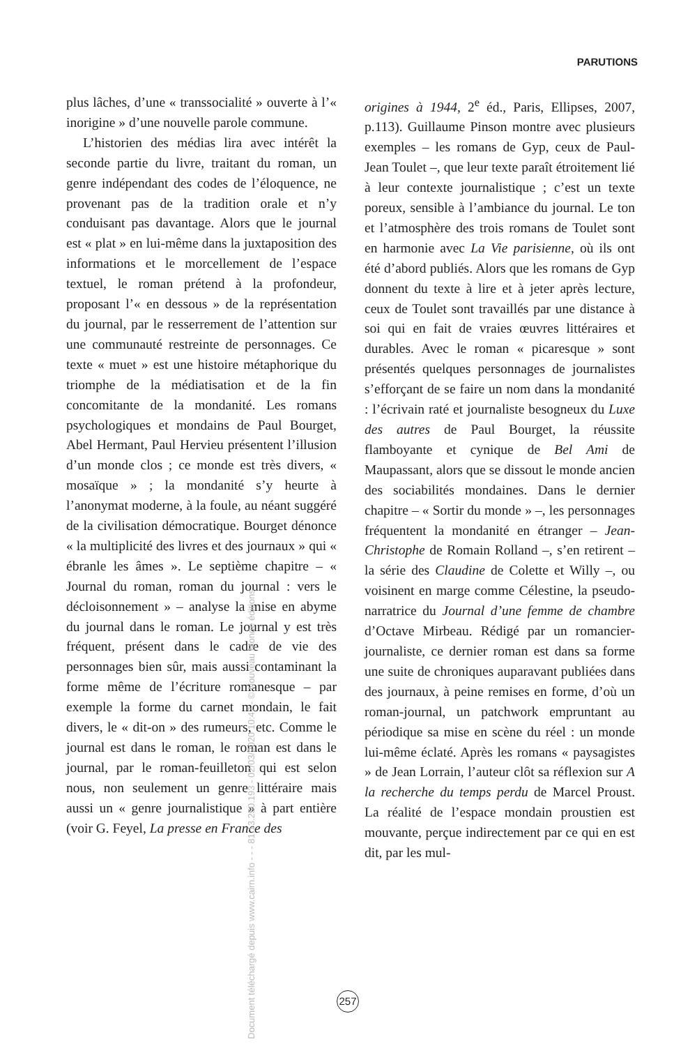PARUTIONS
plus lâches, d’une « transsocialité » ouverte à l’« inorigine » d’une nouvelle parole commune.
L’historien des médias lira avec intérêt la seconde partie du livre, traitant du roman, un genre indépendant des codes de l’éloquence, ne provenant pas de la tradition orale et n’y conduisant pas davantage. Alors que le journal est « plat » en lui-même dans la juxtaposition des informations et le morcellement de l’espace textuel, le roman prétend à la profondeur, proposant l’« en dessous » de la représentation du journal, par le resserrement de l’attention sur une communauté restreinte de personnages. Ce texte « muet » est une histoire métaphorique du triomphe de la médiatisation et de la fin concomitante de la mondanité. Les romans psychologiques et mondains de Paul Bourget, Abel Hermant, Paul Hervieu présentent l’illusion d’un monde clos ; ce monde est très divers, « mosaïque » ; la mondanité s’y heurte à l’anonymat moderne, à la foule, au néant suggéré de la civilisation démocratique. Bourget dénonce « la multiplicité des livres et des journaux » qui « ébranle les âmes ». Le septième chapitre – « Journal du roman, roman du journal : vers le décloisonnement » – analyse la mise en abyme du journal dans le roman. Le journal y est très fréquent, présent dans le cadre de vie des personnages bien sûr, mais aussi contaminant la forme même de l’écriture romanesque – par exemple la forme du carnet mondain, le fait divers, le « dit-on » des rumeurs, etc. Comme le journal est dans le roman, le roman est dans le journal, par le roman-feuilleton qui est selon nous, non seulement un genre littéraire mais aussi un « genre journalistique » à part entière (voir G. Feyel, La presse en France des
origines à 1944, 2<sup>e</sup> éd., Paris, Ellipses, 2007, p.113). Guillaume Pinson montre avec plusieurs exemples – les romans de Gyp, ceux de Paul-Jean Toulet –, que leur texte paraît étroitement lié à leur contexte journalistique ; c’est un texte poreux, sensible à l’ambiance du journal. Le ton et l’atmosphère des trois romans de Toulet sont en harmonie avec La Vie parisienne, où ils ont été d’abord publiés. Alors que les romans de Gyp donnent du texte à lire et à jeter après lecture, ceux de Toulet sont travaillés par une distance à soi qui en fait de vraies œuvres littéraires et durables. Avec le roman « picaresque » sont présentés quelques personnages de journalistes s’efforçant de se faire un nom dans la mondanité : l’écrivain raté et journaliste besogneux du Luxe des autres de Paul Bourget, la réussite flamboyante et cynique de Bel Ami de Maupassant, alors que se dissout le monde ancien des sociabilités mondaines. Dans le dernier chapitre – « Sortir du monde » –, les personnages fréquentent la mondanité en étranger – Jean-Christophe de Romain Rolland –, s’en retirent – la série des Claudine de Colette et Willy –, ou voisinent en marge comme Célestine, la pseudo-narratrice du Journal d’une femme de chambre d’Octave Mirbeau. Rédigé par un romancier-journaliste, ce dernier roman est dans sa forme une suite de chroniques auparavant publiées dans des journaux, à peine remises en forme, d’où un roman-journal, un patchwork empruntant au périodique sa mise en scène du réel : un monde lui-même éclaté. Après les romans « paysagistes » de Jean Lorrain, l’auteur clôt sa réflexion sur A la recherche du temps perdu de Marcel Proust. La réalité de l’espace mondain proustien est mouvante, perçue indirectement par ce qui en est dit, par les mul-
257
Document téléchargé depuis www.cairn.info - - - 81.13.250.193 - 02/03/2020 10:47 - © Nouveau Monde éditions